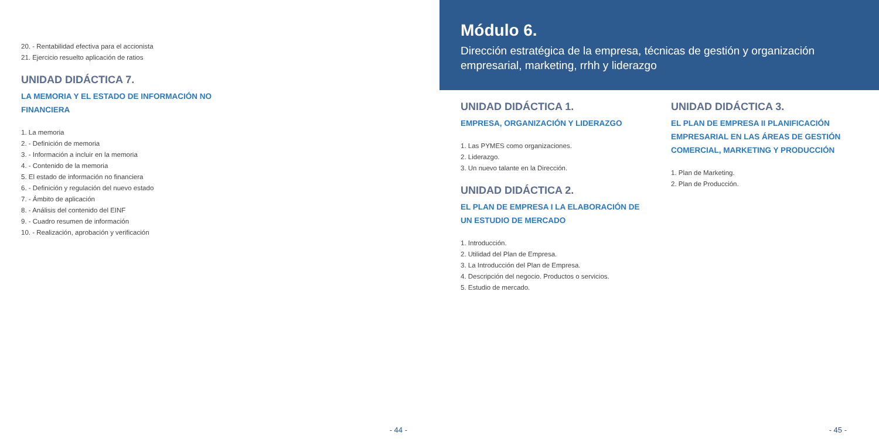20. - Rentabilidad efectiva para el accionista
21. Ejercicio resuelto aplicación de ratios
UNIDAD DIDÁCTICA 7.
LA MEMORIA Y EL ESTADO DE INFORMACIÓN NO
FINANCIERA
1. La memoria
2. - Definición de memoria
3. - Información a incluir en la memoria
4. - Contenido de la memoria
5. El estado de información no financiera
6. - Definición y regulación del nuevo estado
7. - Ámbito de aplicación
8. - Análisis del contenido del EINF
9. - Cuadro resumen de información
10. - Realización, aprobación y verificación
- 44 -
Módulo 6.
Dirección estratégica de la empresa, técnicas de gestión y organización empresarial, marketing, rrhh y liderazgo
UNIDAD DIDÁCTICA 1.
EMPRESA, ORGANIZACIÓN Y LIDERAZGO
1. Las PYMES como organizaciones.
2. Liderazgo.
3. Un nuevo talante en la Dirección.
UNIDAD DIDÁCTICA 2.
EL PLAN DE EMPRESA I LA ELABORACIÓN DE UN ESTUDIO DE MERCADO
1. Introducción.
2. Utilidad del Plan de Empresa.
3. La Introducción del Plan de Empresa.
4. Descripción del negocio. Productos o servicios.
5. Estudio de mercado.
UNIDAD DIDÁCTICA 3.
EL PLAN DE EMPRESA II PLANIFICACIÓN EMPRESARIAL EN LAS ÁREAS DE GESTIÓN COMERCIAL, MARKETING Y PRODUCCIÓN
1. Plan de Marketing.
2. Plan de Producción.
- 45 -